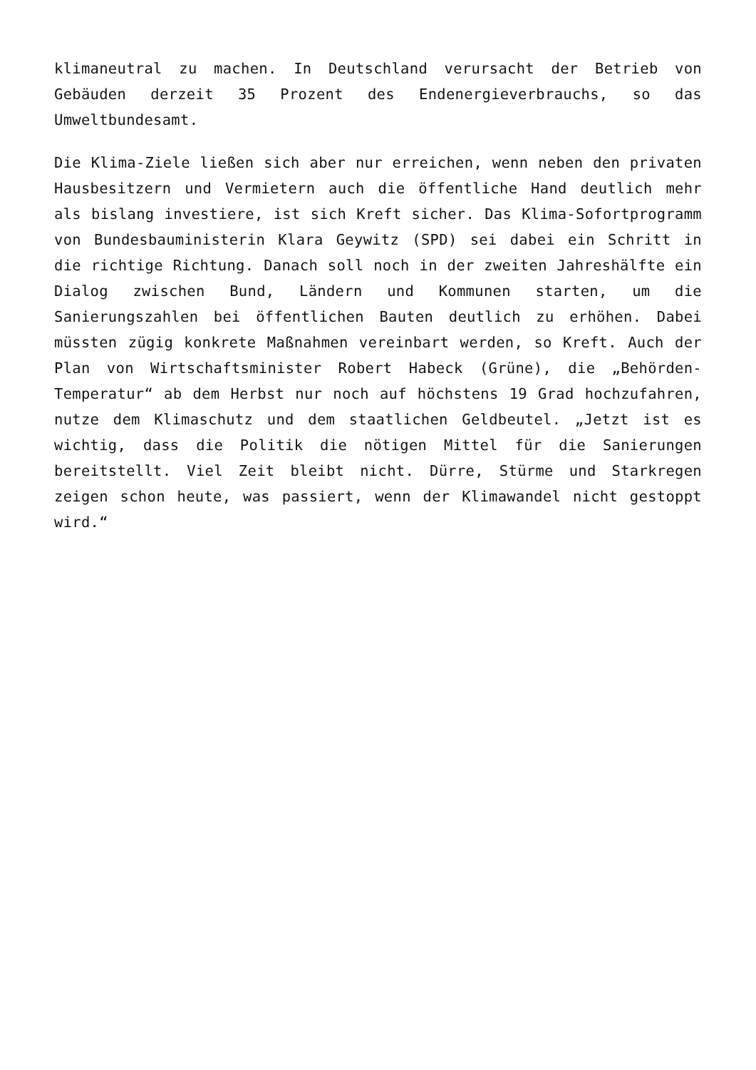klimaneutral zu machen. In Deutschland verursacht der Betrieb von Gebäuden derzeit 35 Prozent des Endenergieverbrauchs, so das Umweltbundesamt.
Die Klima-Ziele ließen sich aber nur erreichen, wenn neben den privaten Hausbesitzern und Vermietern auch die öffentliche Hand deutlich mehr als bislang investiere, ist sich Kreft sicher. Das Klima-Sofortprogramm von Bundesbauministerin Klara Geywitz (SPD) sei dabei ein Schritt in die richtige Richtung. Danach soll noch in der zweiten Jahreshälfte ein Dialog zwischen Bund, Ländern und Kommunen starten, um die Sanierungszahlen bei öffentlichen Bauten deutlich zu erhöhen. Dabei müssten zügig konkrete Maßnahmen vereinbart werden, so Kreft. Auch der Plan von Wirtschaftsminister Robert Habeck (Grüne), die „Behörden-Temperatur“ ab dem Herbst nur noch auf höchstens 19 Grad hochzufahren, nutze dem Klimaschutz und dem staatlichen Geldbeutel. „Jetzt ist es wichtig, dass die Politik die nötigen Mittel für die Sanierungen bereitstellt. Viel Zeit bleibt nicht. Dürre, Stürme und Starkregen zeigen schon heute, was passiert, wenn der Klimawandel nicht gestoppt wird.“